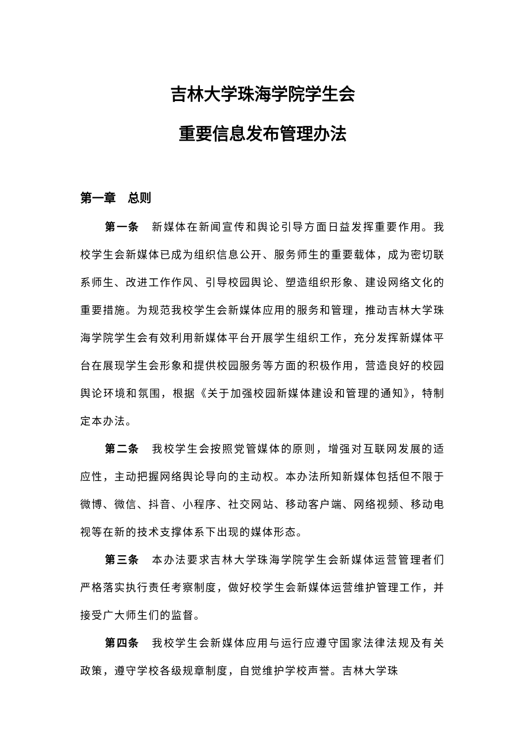吉林大学珠海学院学生会
重要信息发布管理办法
第一章　总则
第一条　新媒体在新闻宣传和舆论引导方面日益发挥重要作用。我校学生会新媒体已成为组织信息公开、服务师生的重要载体，成为密切联系师生、改进工作作风、引导校园舆论、塑造组织形象、建设网络文化的重要措施。为规范我校学生会新媒体应用的服务和管理，推动吉林大学珠海学院学生会有效利用新媒体平台开展学生组织工作，充分发挥新媒体平台在展现学生会形象和提供校园服务等方面的积极作用，营造良好的校园舆论环境和氛围，根据《关于加强校园新媒体建设和管理的通知》，特制定本办法。
第二条　我校学生会按照党管媒体的原则，增强对互联网发展的适应性，主动把握网络舆论导向的主动权。本办法所知新媒体包括但不限于微博、微信、抖音、小程序、社交网站、移动客户端、网络视频、移动电视等在新的技术支撑体系下出现的媒体形态。
第三条　本办法要求吉林大学珠海学院学生会新媒体运营管理者们严格落实执行责任考察制度，做好校学生会新媒体运营维护管理工作，并接受广大师生们的监督。
第四条　我校学生会新媒体应用与运行应遵守国家法律法规及有关政策，遵守学校各级规章制度，自觉维护学校声誉。吉林大学珠